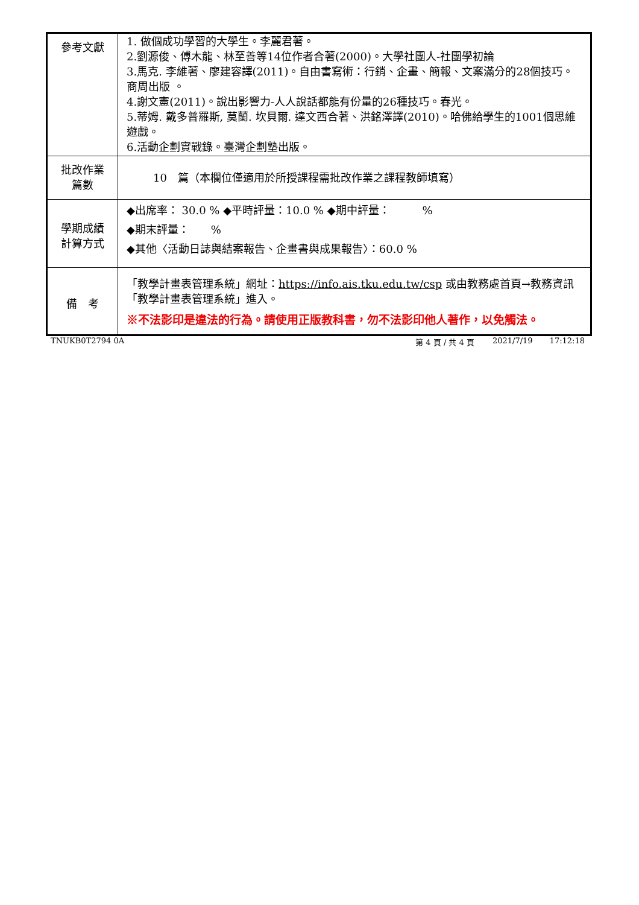| 參考文獻 | 1. 做個成功學習的大學生。李麗君著。 2.劉源俊、傅木龍、林至善等14位作者合著(2000)。大學社團人-社團學初論 3.馬克. 李維著、廖建容譯(2011)。自由書寫術：行銷、企畫、簡報、文案滿分的28個技巧。商周出版 。 4.謝文憲(2011)。說出影響力-人人說話都能有份量的26種技巧。春光。 5.蒂姆. 戴多普羅斯, 莫蘭. 坎貝爾. 達文西合著、洪銘澤譯(2010)。哈佛給學生的1001個思維遊戲。 6.活動企劃實戰錄。臺灣企劃塾出版。 |
| 批改作業 篇數 | 10 篇（本欄位僅適用於所授課程需批改作業之課程教師填寫） |
| 學期成績 計算方式 | ◆出席率： 30.0 % ◆平時評量：10.0 % ◆期中評量： % ◆期末評量： % ◆其他〈活動日誌與結案報告、企畫書與成果報告〉：60.0 % |
| 備 考 | 「教學計畫表管理系統」網址： https://info.ais.tku.edu.tw/csp 或由教務處首頁→教務資訊「教學計畫表管理系統」進入。 ※不法影印是違法的行為。請使用正版教科書，勿不法影印他人著作，以免觸法。 |
TNUKB0T2794 0A 第 4 頁 / 共 4 頁 2021/7/19 17:12:18